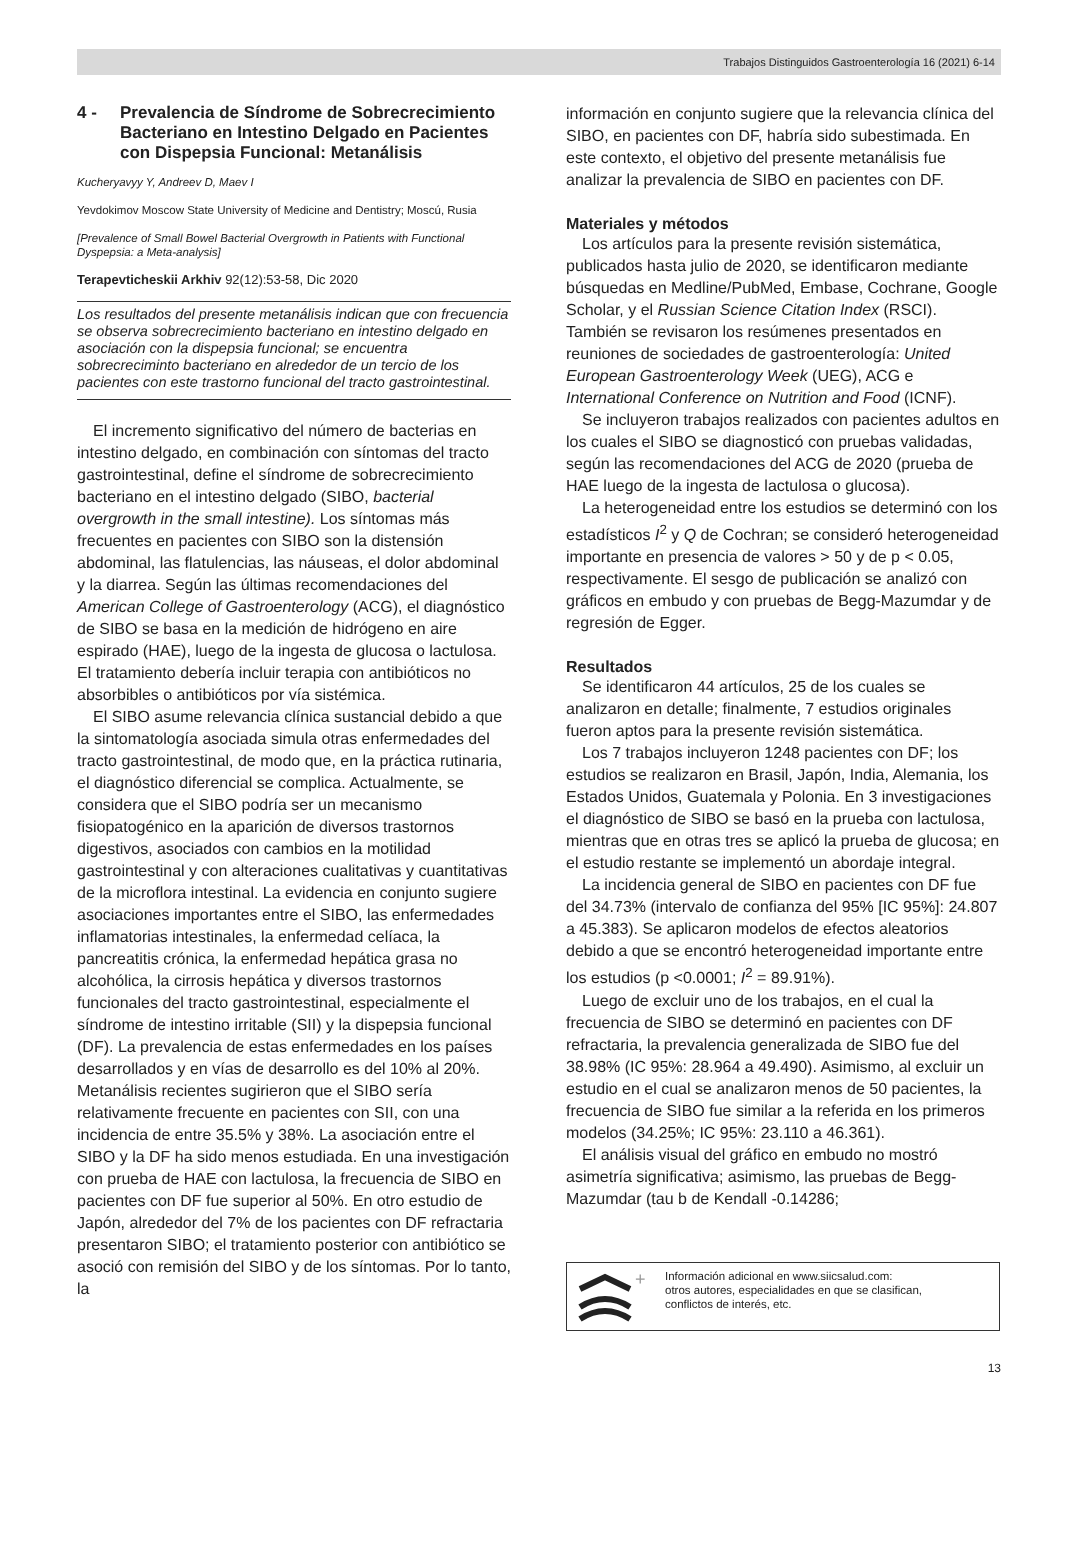Trabajos Distinguidos Gastroenterología 16 (2021) 6-14
4 - Prevalencia de Síndrome de Sobrecrecimiento Bacteriano en Intestino Delgado en Pacientes con Dispepsia Funcional: Metanálisis
Kucheryavyy Y, Andreev D, Maev I
Yevdokimov Moscow State University of Medicine and Dentistry; Moscú, Rusia
[Prevalence of Small Bowel Bacterial Overgrowth in Patients with Functional Dyspepsia: a Meta-analysis]
Terapevticheskii Arkhiv 92(12):53-58, Dic 2020
Los resultados del presente metanálisis indican que con frecuencia se observa sobrecrecimiento bacteriano en intestino delgado en asociación con la dispepsia funcional; se encuentra sobrecreciminto bacteriano en alrededor de un tercio de los pacientes con este trastorno funcional del tracto gastrointestinal.
El incremento significativo del número de bacterias en intestino delgado, en combinación con síntomas del tracto gastrointestinal, define el síndrome de sobrecrecimiento bacteriano en el intestino delgado (SIBO, bacterial overgrowth in the small intestine). Los síntomas más frecuentes en pacientes con SIBO son la distensión abdominal, las flatulencias, las náuseas, el dolor abdominal y la diarrea. Según las últimas recomendaciones del American College of Gastroenterology (ACG), el diagnóstico de SIBO se basa en la medición de hidrógeno en aire espirado (HAE), luego de la ingesta de glucosa o lactulosa. El tratamiento debería incluir terapia con antibióticos no absorbibles o antibióticos por vía sistémica.
El SIBO asume relevancia clínica sustancial debido a que la sintomatología asociada simula otras enfermedades del tracto gastrointestinal, de modo que, en la práctica rutinaria, el diagnóstico diferencial se complica. Actualmente, se considera que el SIBO podría ser un mecanismo fisiopatogénico en la aparición de diversos trastornos digestivos, asociados con cambios en la motilidad gastrointestinal y con alteraciones cualitativas y cuantitativas de la microflora intestinal. La evidencia en conjunto sugiere asociaciones importantes entre el SIBO, las enfermedades inflamatorias intestinales, la enfermedad celíaca, la pancreatitis crónica, la enfermedad hepática grasa no alcohólica, la cirrosis hepática y diversos trastornos funcionales del tracto gastrointestinal, especialmente el síndrome de intestino irritable (SII) y la dispepsia funcional (DF). La prevalencia de estas enfermedades en los países desarrollados y en vías de desarrollo es del 10% al 20%. Metanálisis recientes sugirieron que el SIBO sería relativamente frecuente en pacientes con SII, con una incidencia de entre 35.5% y 38%. La asociación entre el SIBO y la DF ha sido menos estudiada. En una investigación con prueba de HAE con lactulosa, la frecuencia de SIBO en pacientes con DF fue superior al 50%. En otro estudio de Japón, alrededor del 7% de los pacientes con DF refractaria presentaron SIBO; el tratamiento posterior con antibiótico se asoció con remisión del SIBO y de los síntomas. Por lo tanto, la
información en conjunto sugiere que la relevancia clínica del SIBO, en pacientes con DF, habría sido subestimada. En este contexto, el objetivo del presente metanálisis fue analizar la prevalencia de SIBO en pacientes con DF.
Materiales y métodos
Los artículos para la presente revisión sistemática, publicados hasta julio de 2020, se identificaron mediante búsquedas en Medline/PubMed, Embase, Cochrane, Google Scholar, y el Russian Science Citation Index (RSCI). También se revisaron los resúmenes presentados en reuniones de sociedades de gastroenterología: United European Gastroenterology Week (UEG), ACG e International Conference on Nutrition and Food (ICNF).
Se incluyeron trabajos realizados con pacientes adultos en los cuales el SIBO se diagnosticó con pruebas validadas, según las recomendaciones del ACG de 2020 (prueba de HAE luego de la ingesta de lactulosa o glucosa).
La heterogeneidad entre los estudios se determinó con los estadísticos I<sup>2</sup> y Q de Cochran; se consideró heterogeneidad importante en presencia de valores > 50 y de p < 0.05, respectivamente. El sesgo de publicación se analizó con gráficos en embudo y con pruebas de Begg-Mazumdar y de regresión de Egger.
Resultados
Se identificaron 44 artículos, 25 de los cuales se analizaron en detalle; finalmente, 7 estudios originales fueron aptos para la presente revisión sistemática.
Los 7 trabajos incluyeron 1248 pacientes con DF; los estudios se realizaron en Brasil, Japón, India, Alemania, los Estados Unidos, Guatemala y Polonia. En 3 investigaciones el diagnóstico de SIBO se basó en la prueba con lactulosa, mientras que en otras tres se aplicó la prueba de glucosa; en el estudio restante se implementó un abordaje integral.
La incidencia general de SIBO en pacientes con DF fue del 34.73% (intervalo de confianza del 95% [IC 95%]: 24.807 a 45.383). Se aplicaron modelos de efectos aleatorios debido a que se encontró heterogeneidad importante entre los estudios (p <0.0001; I<sup>2</sup> = 89.91%).
Luego de excluir uno de los trabajos, en el cual la frecuencia de SIBO se determinó en pacientes con DF refractaria, la prevalencia generalizada de SIBO fue del 38.98% (IC 95%: 28.964 a 49.490). Asimismo, al excluir un estudio en el cual se analizaron menos de 50 pacientes, la frecuencia de SIBO fue similar a la referida en los primeros modelos (34.25%; IC 95%: 23.110 a 46.361).
El análisis visual del gráfico en embudo no mostró asimetría significativa; asimismo, las pruebas de Begg-Mazumdar (tau b de Kendall -0.14286;
+
Información adicional en www.siicsalud.com:
otros autores, especialidades en que se clasifican,
conflictos de interés, etc.
13